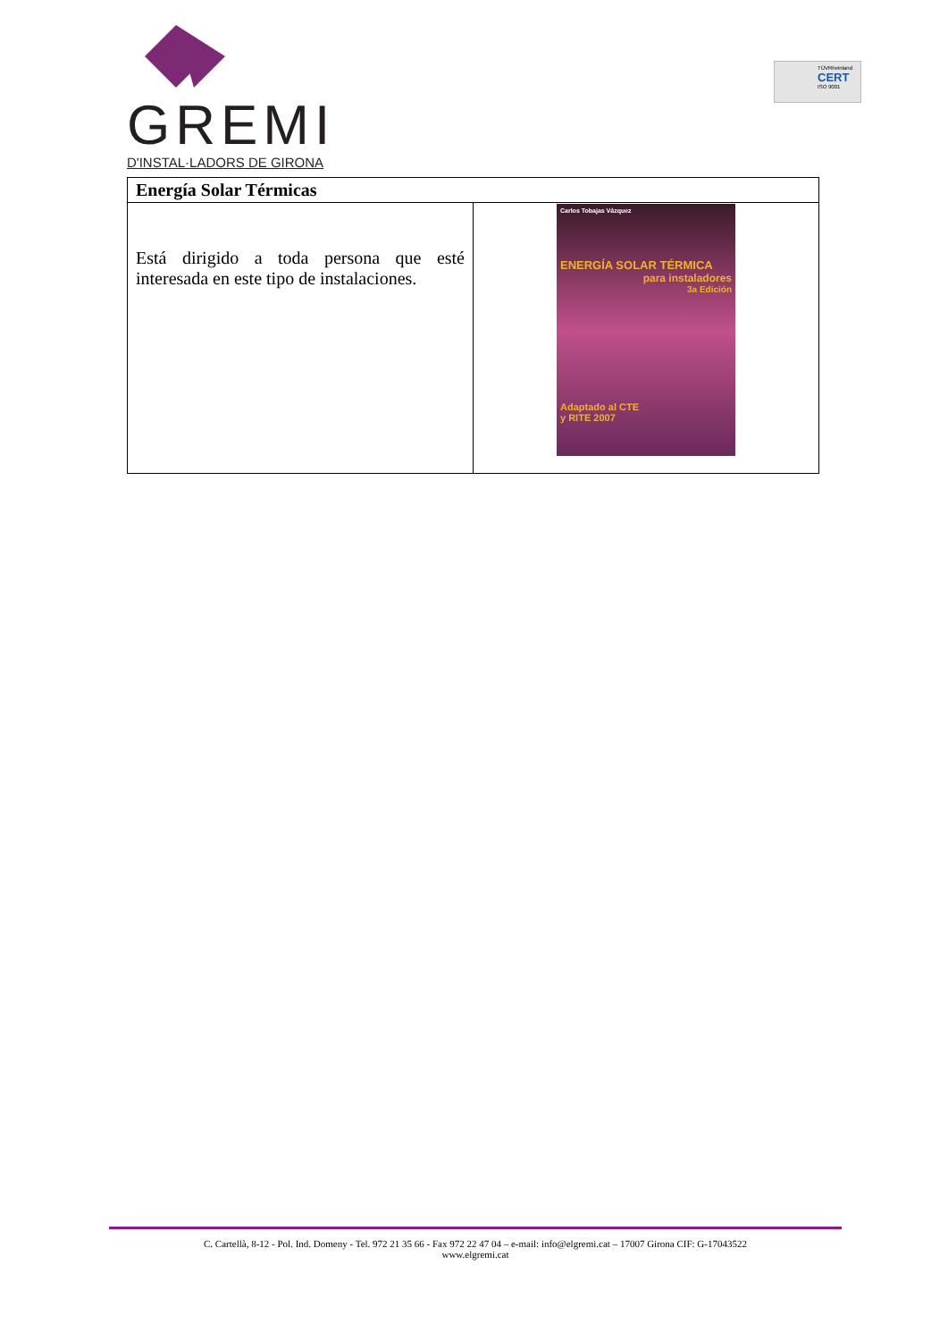GREMI
D'INSTAL·LADORS DE GIRONA
TÜVRheinland
CERT
ISO 9001
| Energía Solar Térmicas | |
| --- | --- |
| Está dirigido a toda persona que esté interesada en este tipo de instalaciones. | Carlos Tobajas Vázquez ENERGÍA SOLAR TÉRMICA para instaladores 3a Edición Adaptado al CTE y RITE 2007 |
C. Cartellà, 8-12 - Pol. Ind. Domeny - Tel. 972 21 35 66 - Fax 972 22 47 04 – e-mail: info@elgremi.cat – 17007 Girona CIF: G-17043522
www.elgremi.cat